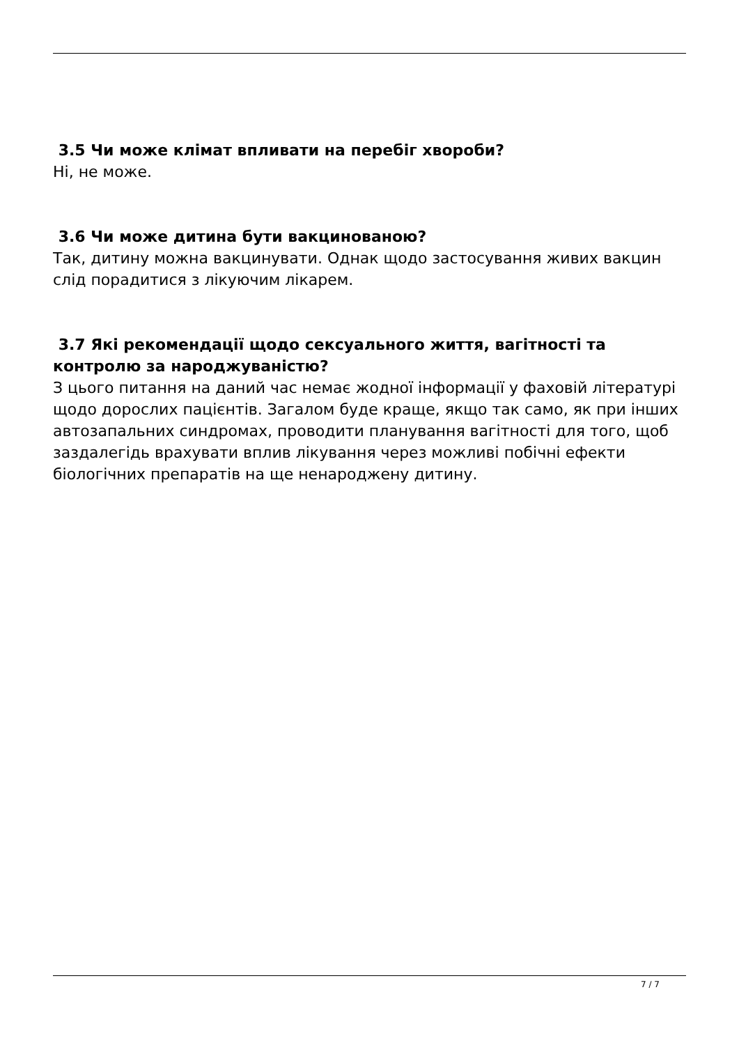3.5 Чи може клімат впливати на перебіг хвороби?
Ні, не може.
3.6 Чи може дитина бути вакцинованою?
Так, дитину можна вакцинувати. Однак щодо застосування живих вакцин слід порадитися з лікуючим лікарем.
3.7 Які рекомендації щодо сексуального життя, вагітності та контролю за народжуваністю?
З цього питання на даний час немає жодної інформації у фаховій літературі щодо дорослих пацієнтів. Загалом буде краще, якщо так само, як при інших автозапальних синдромах, проводити планування вагітності для того, щоб заздалегідь врахувати вплив лікування через можливі побічні ефекти біологічних препаратів на ще ненароджену дитину.
7 / 7